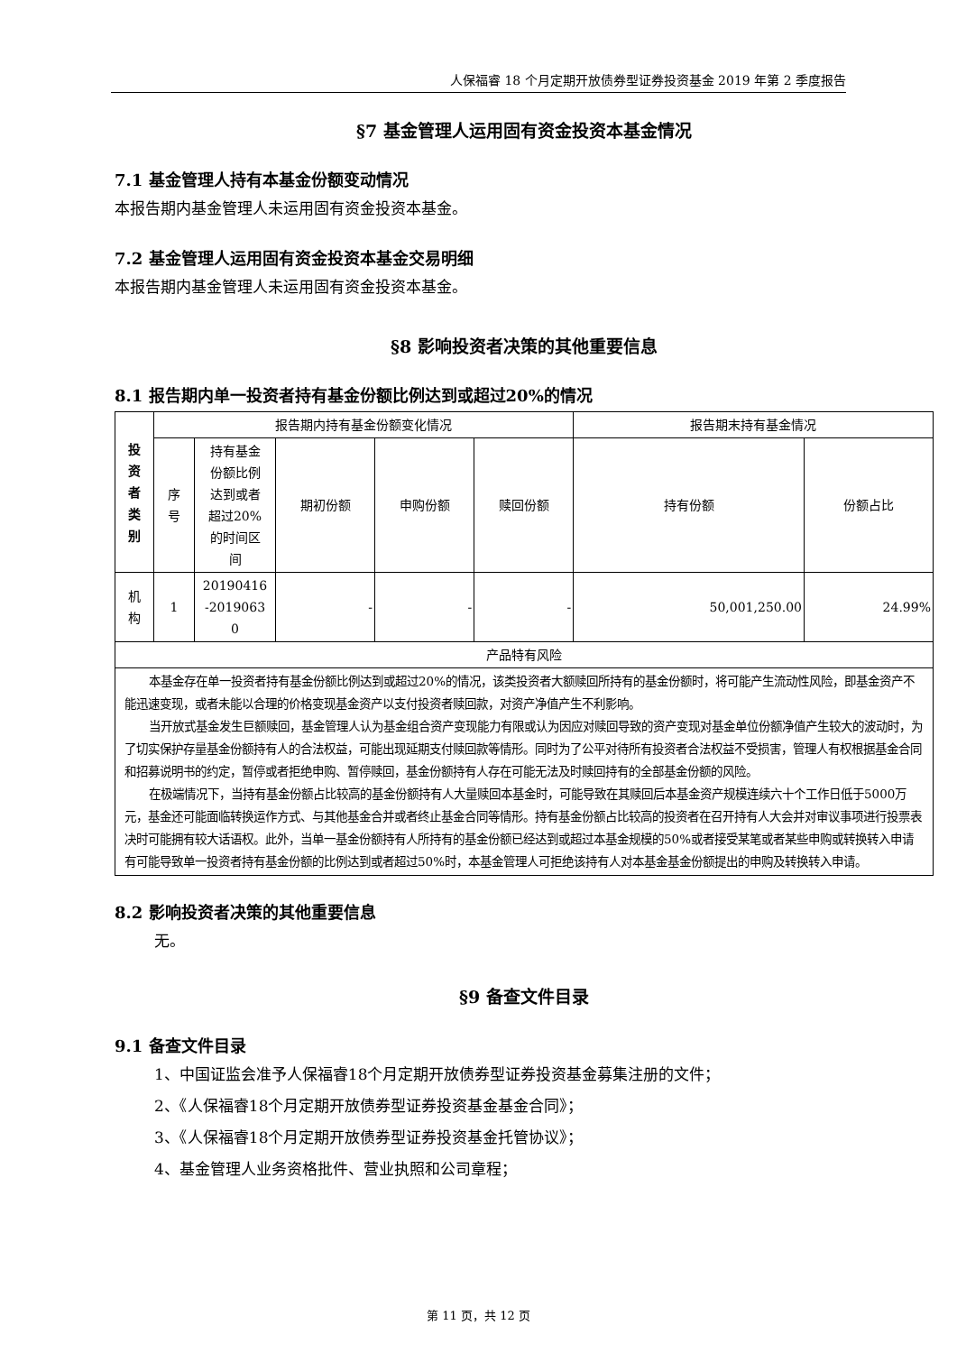人保福睿 18 个月定期开放债券型证券投资基金 2019 年第 2 季度报告
§7 基金管理人运用固有资金投资本基金情况
7.1 基金管理人持有本基金份额变动情况
本报告期内基金管理人未运用固有资金投资本基金。
7.2 基金管理人运用固有资金投资本基金交易明细
本报告期内基金管理人未运用固有资金投资本基金。
§8 影响投资者决策的其他重要信息
8.1 报告期内单一投资者持有基金份额比例达到或超过20%的情况
| 投 资 者 类 别 | 报告期内持有基金份额变化情况 | | | | | 报告期末持有基金情况 | |
| --- | --- | --- | --- | --- | --- | --- | --- |
| | 序 号 | 持有基金 份额比例 达到或者 超过20% 的时间区 间 | 期初份额 | 申购份额 | 赎回份额 | 持有份额 | 份额占比 |
| 机 构 | 1 | 20190416 -2019063 0 | - | - | - | 50,001,250.00 | 24.99% |
| 产品特有风险 | | | | | | | |
| 本基金存在单一投资者持有基金份额比例达到或超过20%的情况，该类投资者大额赎回所持有的基金份额时，将可能产生流动性风险，即基金资产不能迅速变现，或者未能以合理的价格变现基金资产以支付投资者赎回款，对资产净值产生不利影响。 当开放式基金发生巨额赎回，基金管理人认为基金组合资产变现能力有限或认为因应对赎回导致的资产变现对基金单位份额净值产生较大的波动时，为了切实保护存量基金份额持有人的合法权益，可能出现延期支付赎回款等情形。同时为了公平对待所有投资者合法权益不受损害，管理人有权根据基金合同和招募说明书的约定，暂停或者拒绝申购、暂停赎回，基金份额持有人存在可能无法及时赎回持有的全部基金份额的风险。 在极端情况下，当持有基金份额占比较高的基金份额持有人大量赎回本基金时，可能导致在其赎回后本基金资产规模连续六十个工作日低于5000万元，基金还可能面临转换运作方式、与其他基金合并或者终止基金合同等情形。持有基金份额占比较高的投资者在召开持有人大会并对审议事项进行投票表决时可能拥有较大话语权。此外，当单一基金份额持有人所持有的基金份额已经达到或超过本基金规模的50%或者接受某笔或者某些申购或转换转入申请有可能导致单一投资者持有基金份额的比例达到或者超过50%时，本基金管理人可拒绝该持有人对本基金基金份额提出的申购及转换转入申请。 | | | | | | | |
8.2 影响投资者决策的其他重要信息
无。
§9 备查文件目录
9.1 备查文件目录
1、中国证监会准予人保福睿18个月定期开放债券型证券投资基金募集注册的文件；
2、《人保福睿18个月定期开放债券型证券投资基金基金合同》；
3、《人保福睿18个月定期开放债券型证券投资基金托管协议》；
4、基金管理人业务资格批件、营业执照和公司章程；
第 11 页，共 12 页